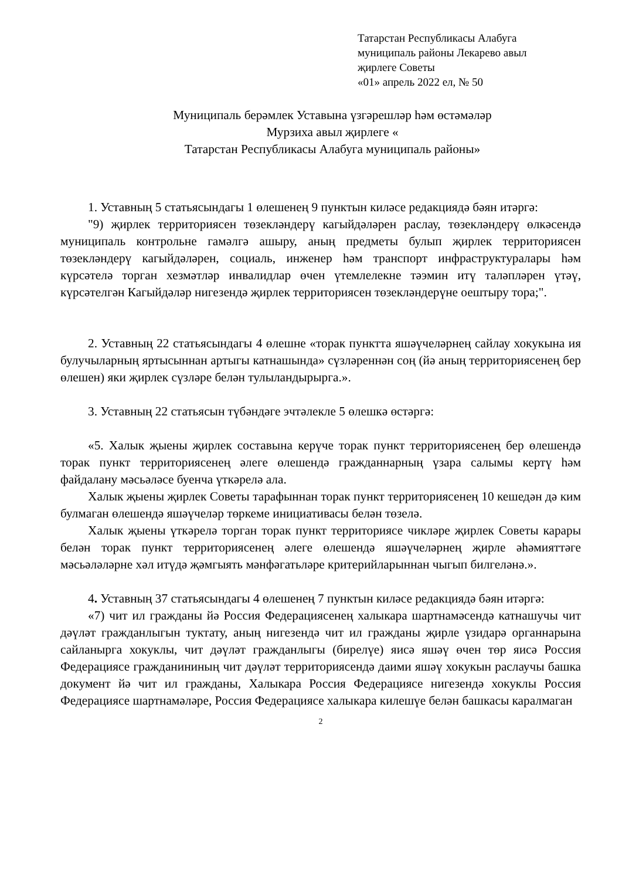Татарстан Республикасы Алабуга
муниципаль районы Лекарево авыл
җирлеге Советы
«01» апрель 2022 ел, № 50
Муниципаль берәмлек Уставына үзгәрешләр һәм өстәмәләр
Мурзиха авыл җирлеге «
Татарстан Республикасы Алабуга муниципаль районы»
1. Уставның 5 статьясындагы 1 өлешенең 9 пунктын киләсе редакциядә бәян итәргә:
"9) җирлек территориясен төзекләндерү кагыйдәләрен раслау, төзекләндерү өлкәсендә муниципаль контрольне гамәлгә ашыру, аның предметы булып җирлек территориясен төзекләндерү кагыйдәләрен, социаль, инженер һәм транспорт инфраструктуралары һәм күрсәтелә торган хезмәтләр инвалидлар өчен үтемлелекне тәэмин итү таләпләрен үтәү, күрсәтелгән Кагыйдәләр нигезендә җирлек территориясен төзекләндерүне оештыру тора;".
2. Уставның 22 статьясындагы 4 өлешне «торак пунктта яшәүчеләрнең сайлау хокукына ия булучыларның яртысыннан артыгы катнашында» сүзләреннән соң (йә аның территориясенең бер өлешен) яки җирлек сүзләре белән тулыландырырга.».
3. Уставның 22 статьясын түбәндәге эчтәлекле 5 өлешкә өстәргә:
«5. Халык җыены җирлек составына керүче торак пункт территориясенең бер өлешендә торак пункт территориясенең әлеге өлешендә гражданнарның үзара салымы кертү һәм файдалану мәсьәләсе буенча үткәрелә ала.
Халык җыены җирлек Советы тарафыннан торак пункт территориясенең 10 кешедән дә ким булмаган өлешендә яшәүчеләр төркеме инициативасы белән төзелә.
Халык җыены үткәрелә торган торак пункт территориясе чикләре җирлек Советы карары белән торак пункт территориясенең әлеге өлешендә яшәүчеләрнең җирле әһәмияттәге мәсьәләләрне хәл итүдә җәмгыять мәнфәгатьләре критерийларыннан чыгып билгеләнә.».
4. Уставның 37 статьясындагы 4 өлешенең 7 пунктын киләсе редакциядә бәян итәргә:
«7) чит ил гражданы йә Россия Федерациясенең халыкара шартнамәсендә катнашучы чит дәүләт гражданлыгын туктату, аның нигезендә чит ил гражданы җирле үзидарә органнарына сайланырга хокуклы, чит дәүләт гражданлыгы (бирелүе) яисә яшәү өчен төр яисә Россия Федерациясе гражданининың чит дәүләт территориясендә даими яшәү хокукын раслаучы башка документ йә чит ил гражданы, Халыкара Россия Федерациясе нигезендә хокуклы Россия Федерациясе шартнамәләре, Россия Федерациясе халыкара килешүе белән башкасы каралмаган
2